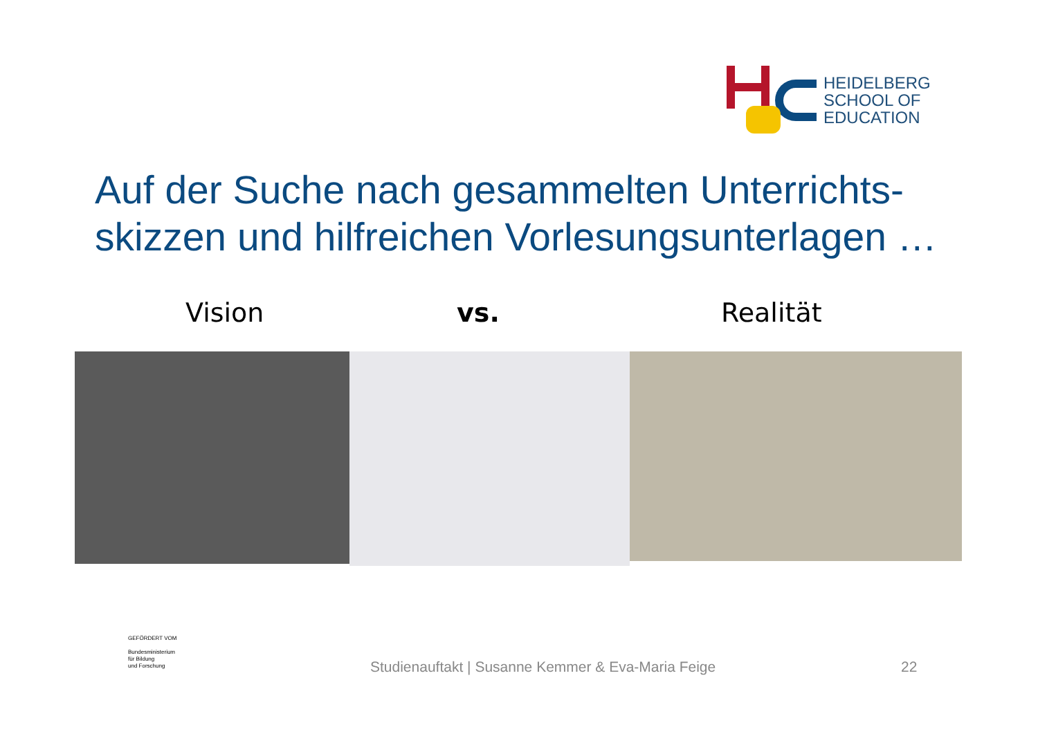HEIDELBERG
SCHOOL OF
EDUCATION
Auf der Suche nach gesammelten Unterrichts-
skizzen und hilfreichen Vorlesungsunterlagen …
Vision vs. Realität
GEFÖRDERT VOM
Bundesministerium
für Bildung
und Forschung
Studienauftakt | Susanne Kemmer & Eva-Maria Feige
22